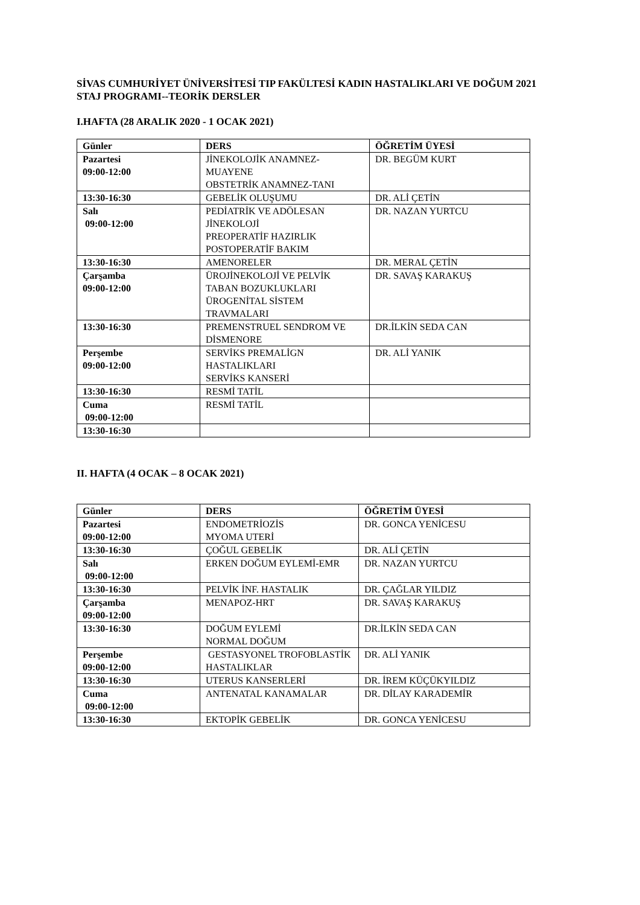SİVAS CUMHURİYET ÜNİVERSİTESİ TIP FAKÜLTESİ KADIN HASTALIKLARI VE DOĞUM 2021 STAJ PROGRAMI--TEORİK DERSLER
I.HAFTA (28 ARALIK 2020 - 1 OCAK 2021)
| Günler | DERS | ÖĞRETİM ÜYESİ |
| --- | --- | --- |
| Pazartesi 09:00-12:00 | JİNEKOLOJİK ANAMNEZ-MUAYENE OBSTETRİK ANAMNEZ-TANI | DR. BEGÜM KURT |
| 13:30-16:30 | GEBELİK OLUŞUMU | DR. ALİ ÇETİN |
| Salı 09:00-12:00 | PEDİATRİK VE ADÖLESAN JİNEKOLOJİ PREOPERATİF HAZIRLIK POSTOPERATİF BAKIM | DR. NAZAN YURTCU |
| 13:30-16:30 | AMENORELER | DR. MERAL ÇETİN |
| Çarşamba 09:00-12:00 | ÜROJİNEKOLOJİ VE PELVİK TABAN BOZUKLUKLARI ÜROGENİTAL SİSTEM TRAVMALARI | DR. SAVAŞ KARAKUŞ |
| 13:30-16:30 | PREMENSTRUEL SENDROM VE DİSMENORE | DR.İLKİN SEDA CAN |
| Perşembe 09:00-12:00 | SERVİKS PREMALİGN HASTALIKLARI SERVİKS KANSERİ | DR. ALİ YANIK |
| 13:30-16:30 | RESMİ TATİL | |
| Cuma 09:00-12:00 | RESMİ TATİL | |
| 13:30-16:30 | | |
II. HAFTA (4 OCAK – 8 OCAK 2021)
| Günler | DERS | ÖĞRETİM ÜYESİ |
| --- | --- | --- |
| Pazartesi 09:00-12:00 | ENDOMETRİOZİS MYOMA UTERİ | DR. GONCA YENİCESU |
| 13:30-16:30 | ÇOĞUL GEBELİK | DR. ALİ ÇETİN |
| Salı 09:00-12:00 | ERKEN DOĞUM EYLEMİ-EMR | DR. NAZAN YURTCU |
| 13:30-16:30 | PELVİK İNF. HASTALIK | DR. ÇAĞLAR YILDIZ |
| Çarşamba 09:00-12:00 | MENAPOZ-HRT | DR. SAVAŞ KARAKUŞ |
| 13:30-16:30 | DOĞUM EYLEMİ NORMAL DOĞUM | DR.İLKİN SEDA CAN |
| Perşembe 09:00-12:00 | GESTASYONEL TROFOBLASTİK HASTALIKLAR | DR. ALİ YANIK |
| 13:30-16:30 | UTERUS KANSERLERİ | DR. İREM KÜÇÜKYILDIZ |
| Cuma 09:00-12:00 | ANTENATAL KANAMALAR | DR. DİLAY KARADEMİR |
| 13:30-16:30 | EKTOPİK GEBELİK | DR. GONCA YENİCESU |